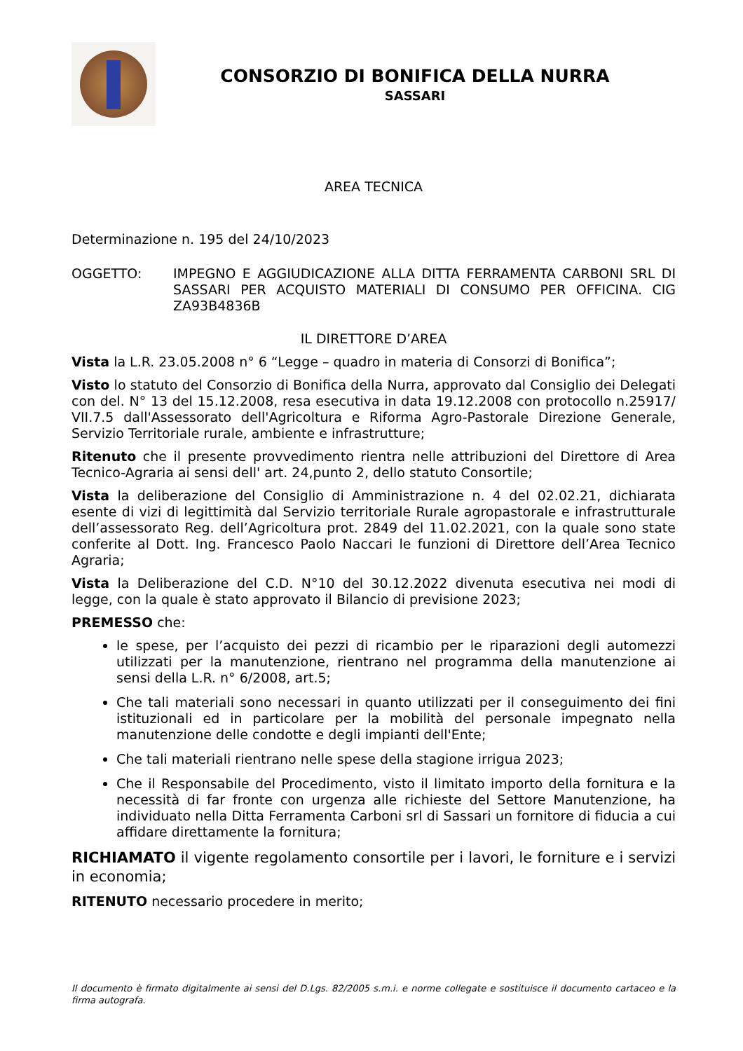CONSORZIO DI BONIFICA DELLA NURRA
SASSARI
AREA TECNICA
Determinazione n. 195 del 24/10/2023
OGGETTO: IMPEGNO E AGGIUDICAZIONE ALLA DITTA FERRAMENTA CARBONI SRL DI SASSARI PER ACQUISTO MATERIALI DI CONSUMO PER OFFICINA. CIG ZA93B4836B
IL DIRETTORE D’AREA
Vista la L.R. 23.05.2008 n° 6 “Legge – quadro in materia di Consorzi di Bonifica”;
Visto lo statuto del Consorzio di Bonifica della Nurra, approvato dal Consiglio dei Delegati con del. N° 13 del 15.12.2008, resa esecutiva in data 19.12.2008 con protocollo n.25917/ VII.7.5 dall'Assessorato dell'Agricoltura e Riforma Agro-Pastorale Direzione Generale, Servizio Territoriale rurale, ambiente e infrastrutture;
Ritenuto che il presente provvedimento rientra nelle attribuzioni del Direttore di Area Tecnico-Agraria ai sensi dell' art. 24,punto 2, dello statuto Consortile;
Vista la deliberazione del Consiglio di Amministrazione n. 4 del 02.02.21, dichiarata esente di vizi di legittimità dal Servizio territoriale Rurale agropastorale e infrastrutturale dell’assessorato Reg. dell’Agricoltura prot. 2849 del 11.02.2021, con la quale sono state conferite al Dott. Ing. Francesco Paolo Naccari le funzioni di Direttore dell’Area Tecnico Agraria;
Vista la Deliberazione del C.D. N°10 del 30.12.2022 divenuta esecutiva nei modi di legge, con la quale è stato approvato il Bilancio di previsione 2023;
PREMESSO che:
le spese, per l’acquisto dei pezzi di ricambio per le riparazioni degli automezzi utilizzati per la manutenzione, rientrano nel programma della manutenzione ai sensi della L.R. n° 6/2008, art.5;
Che tali materiali sono necessari in quanto utilizzati per il conseguimento dei fini istituzionali ed in particolare per la mobilità del personale impegnato nella manutenzione delle condotte e degli impianti dell'Ente;
Che tali materiali rientrano nelle spese della stagione irrigua 2023;
Che il Responsabile del Procedimento, visto il limitato importo della fornitura e la necessità di far fronte con urgenza alle richieste del Settore Manutenzione, ha individuato nella Ditta Ferramenta Carboni srl di Sassari un fornitore di fiducia a cui affidare direttamente la fornitura;
RICHIAMATO il vigente regolamento consortile per i lavori, le forniture e i servizi in economia;
RITENUTO necessario procedere in merito;
Il documento è firmato digitalmente ai sensi del D.Lgs. 82/2005 s.m.i. e norme collegate e sostituisce il documento cartaceo e la firma autografa.